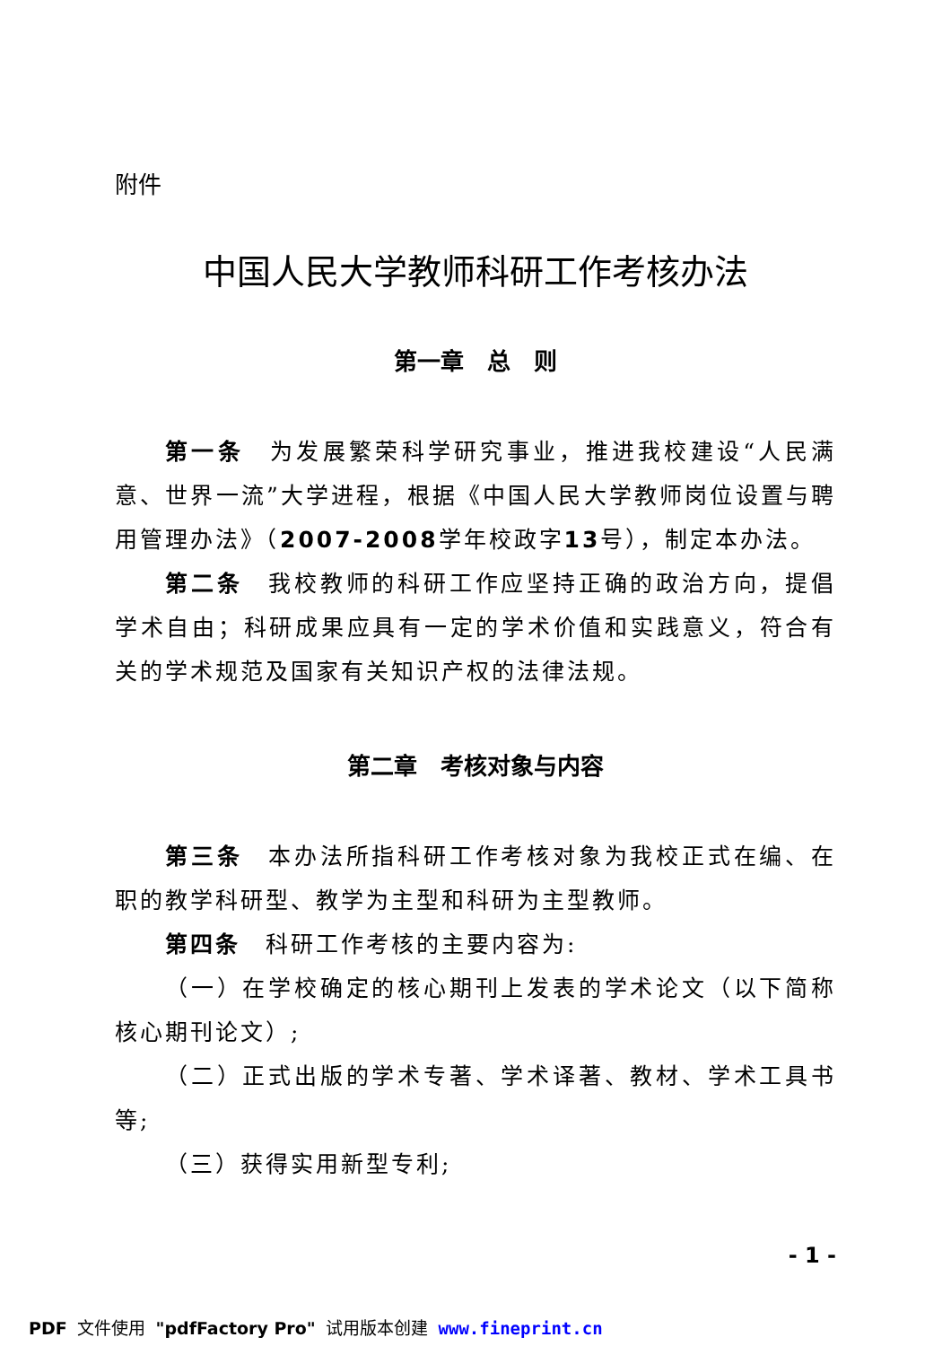附件
中国人民大学教师科研工作考核办法
第一章　总　则
第一条　为发展繁荣科学研究事业，推进我校建设“人民满意、世界一流”大学进程，根据《中国人民大学教师岗位设置与聘用管理办法》（2007-2008学年校政字13号），制定本办法。
第二条　我校教师的科研工作应坚持正确的政治方向，提倡学术自由；科研成果应具有一定的学术价值和实践意义，符合有关的学术规范及国家有关知识产权的法律法规。
第二章　考核对象与内容
第三条　本办法所指科研工作考核对象为我校正式在编、在职的教学科研型、教学为主型和科研为主型教师。
第四条　科研工作考核的主要内容为:
（一）在学校确定的核心期刊上发表的学术论文（以下简称核心期刊论文）;
（二）正式出版的学术专著、学术译著、教材、学术工具书等;
（三）获得实用新型专利;
- 1 -
PDF 文件使用 "pdfFactory Pro" 试用版本创建 www.fineprint.cn